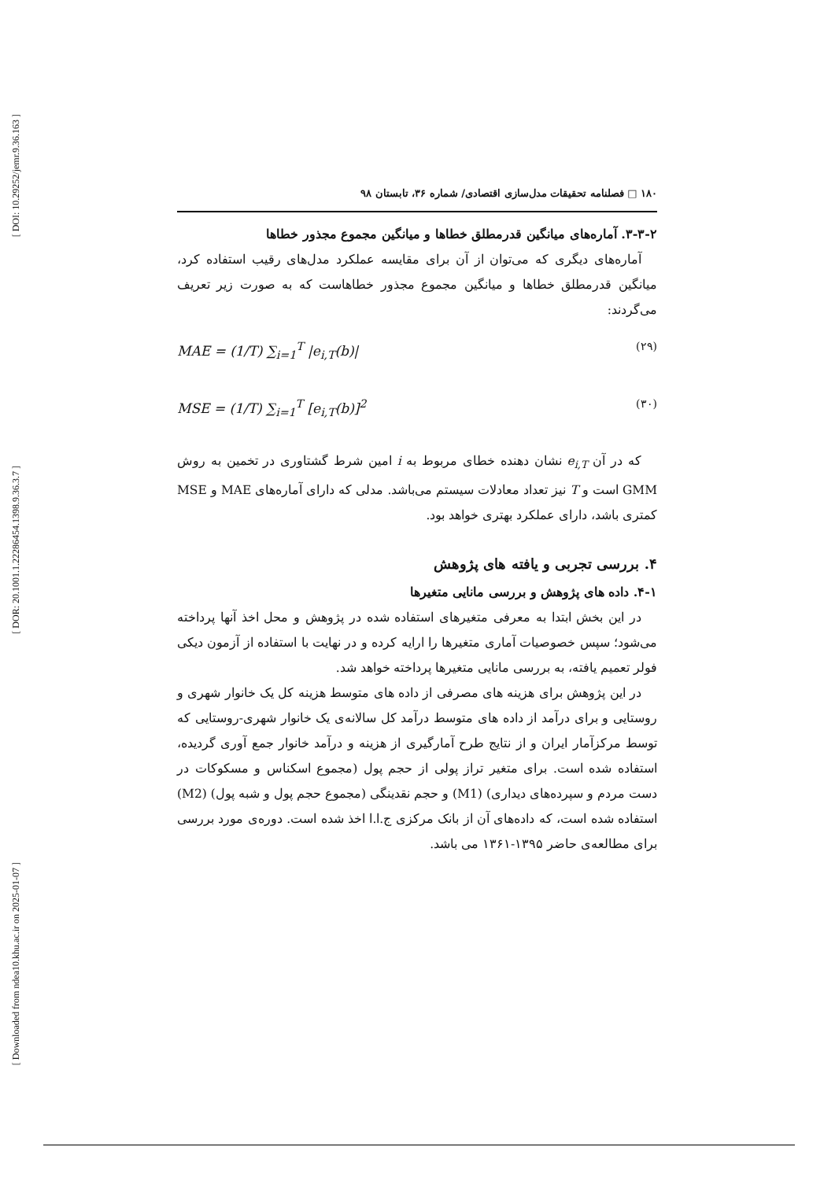[ DOI: 10.29252/jemr.9.36.163 ]
[ DOR: 20.1001.1.22286454.1398.9.36.3.7 ]
[ Downloaded from ndea10.khu.ac.ir on 2025-01-07 ]
۱۸۰ □ فصلنامه تحقیقات مدل‌سازی اقتصادی/ شماره ۳۶، تابستان ۹۸
۳-۳-۲. آماره‌های میانگین قدرمطلق خطاها و میانگین مجموع مجذور خطاها
آماره‌های دیگری که می‌توان از آن برای مقایسه عملکرد مدل‌های رقیب استفاده کرد، میانگین قدرمطلق خطاها و میانگین مجموع مجذور خطاهاست که به صورت زیر تعریف می‌گردند:
MAE = (1/T) ∑<sub>i=1</sub><sup>T</sup> |e<sub>i,T</sub>(b)| (۲۹)
MSE = (1/T) ∑<sub>i=1</sub><sup>T</sup> [e<sub>i,T</sub>(b)]<sup>2</sup> (۳۰)
که در آن e<sub>i,T</sub> نشان دهنده خطای مربوط به i امین شرط گشتاوری در تخمین به روش GMM است و T نیز تعداد معادلات سیستم می‌باشد. مدلی که دارای آماره‌های MAE و MSE کمتری باشد، دارای عملکرد بهتری خواهد بود.
۴. بررسی تجربی و یافته های پژوهش
۴-۱. داده های پژوهش و بررسی مانایی متغیرها
در این بخش ابتدا به معرفی متغیرهای استفاده شده در پژوهش و محل اخذ آنها پرداخته می‌شود؛ سپس خصوصیات آماری متغیرها را ارایه کرده و در نهایت با استفاده از آزمون دیکی فولر تعمیم یافته، به بررسی مانایی متغیرها پرداخته خواهد شد.
در این پژوهش برای هزینه های مصرفی از داده های متوسط هزینه کل یک خانوار شهری و روستایی و برای درآمد از داده های متوسط درآمد کل سالانه‌ی یک خانوار شهری-روستایی که توسط مرکزآمار ایران و از نتایج طرح آمارگیری از هزینه و درآمد خانوار جمع آوری گردیده، استفاده شده است. برای متغیر تراز پولی از حجم پول (مجموع اسکناس و مسکوکات در دست مردم و سپرده‌های دیداری) (M1) و حجم نقدینگی (مجموع حجم پول و شبه پول) (M2) استفاده شده است، که داده‌های آن از بانک مرکزی ج.ا.ا اخذ شده است. دوره‌ی مورد بررسی برای مطالعه‌ی حاضر ۱۳۹۵-۱۳۶۱ می باشد.